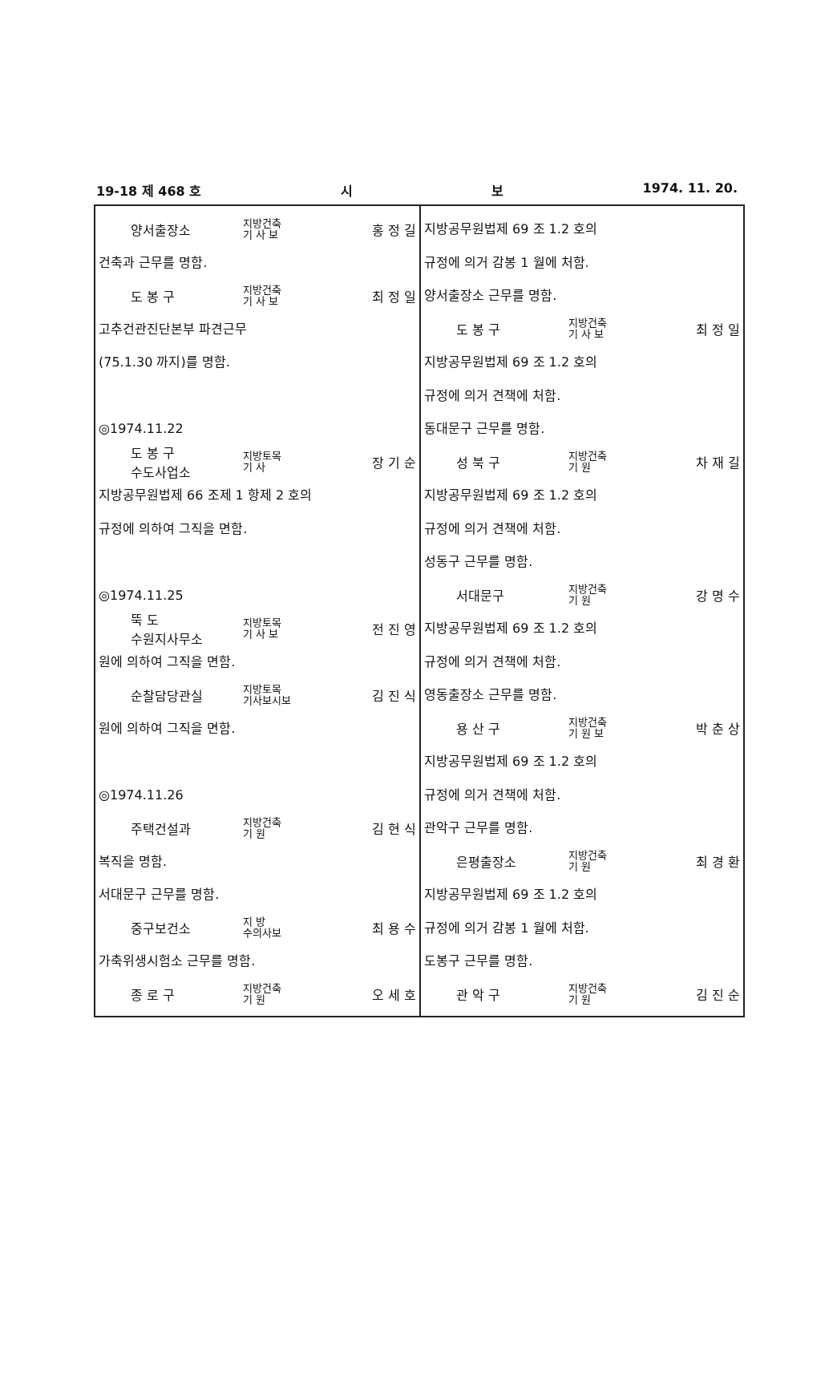19-18 제 468 호 시 보 1974. 11. 20.
양서출장소 지방건축
기 사 보 홍 정 길
건축과 근무를 명함.
도 봉 구 지방건축
기 사 보 최 정 일
고추건관진단본부 파견근무
(75.1.30 까지)를 명함.
◎1974.11.22
도 봉 구
수도사업소 지방토목
기 사 장 기 순
지방공무원법제 66 조제 1 항제 2 호의
규정에 의하여 그직을 면함.
◎1974.11.25
뚝 도
수원지사무소 지방토목
기 사 보 전 진 영
원에 의하여 그직을 면함.
순찰담당관실 지방토목
기사보시보 김 진 식
원에 의하여 그직을 면함.
◎1974.11.26
주택건설과 지방건축
기 원 김 현 식
복직을 명함.
서대문구 근무를 명함.
중구보건소 지 방
수의사보 최 용 수
가축위생시험소 근무를 명함.
종 로 구 지방건축
기 원 오 세 호
지방공무원법제 69 조 1.2 호의
규정에 의거 감봉 1 월에 처함.
양서출장소 근무를 명함.
도 봉 구 지방건축
기 사 보 최 정 일
지방공무원법제 69 조 1.2 호의
규정에 의거 견책에 처함.
동대문구 근무를 명함.
성 북 구 지방건축
기 원 차 재 길
지방공무원법제 69 조 1.2 호의
규정에 의거 견책에 처함.
성동구 근무를 명함.
서대문구 지방건축
기 원 강 명 수
지방공무원법제 69 조 1.2 호의
규정에 의거 견책에 처함.
영동출장소 근무를 명함.
용 산 구 지방건축
기 원 보 박 춘 상
지방공무원법제 69 조 1.2 호의
규정에 의거 견책에 처함.
관악구 근무를 명함.
은평출장소 지방건축
기 원 최 경 환
지방공무원법제 69 조 1.2 호의
규정에 의거 감봉 1 월에 처함.
도봉구 근무를 명함.
관 악 구 지방건축
기 원 김 진 순